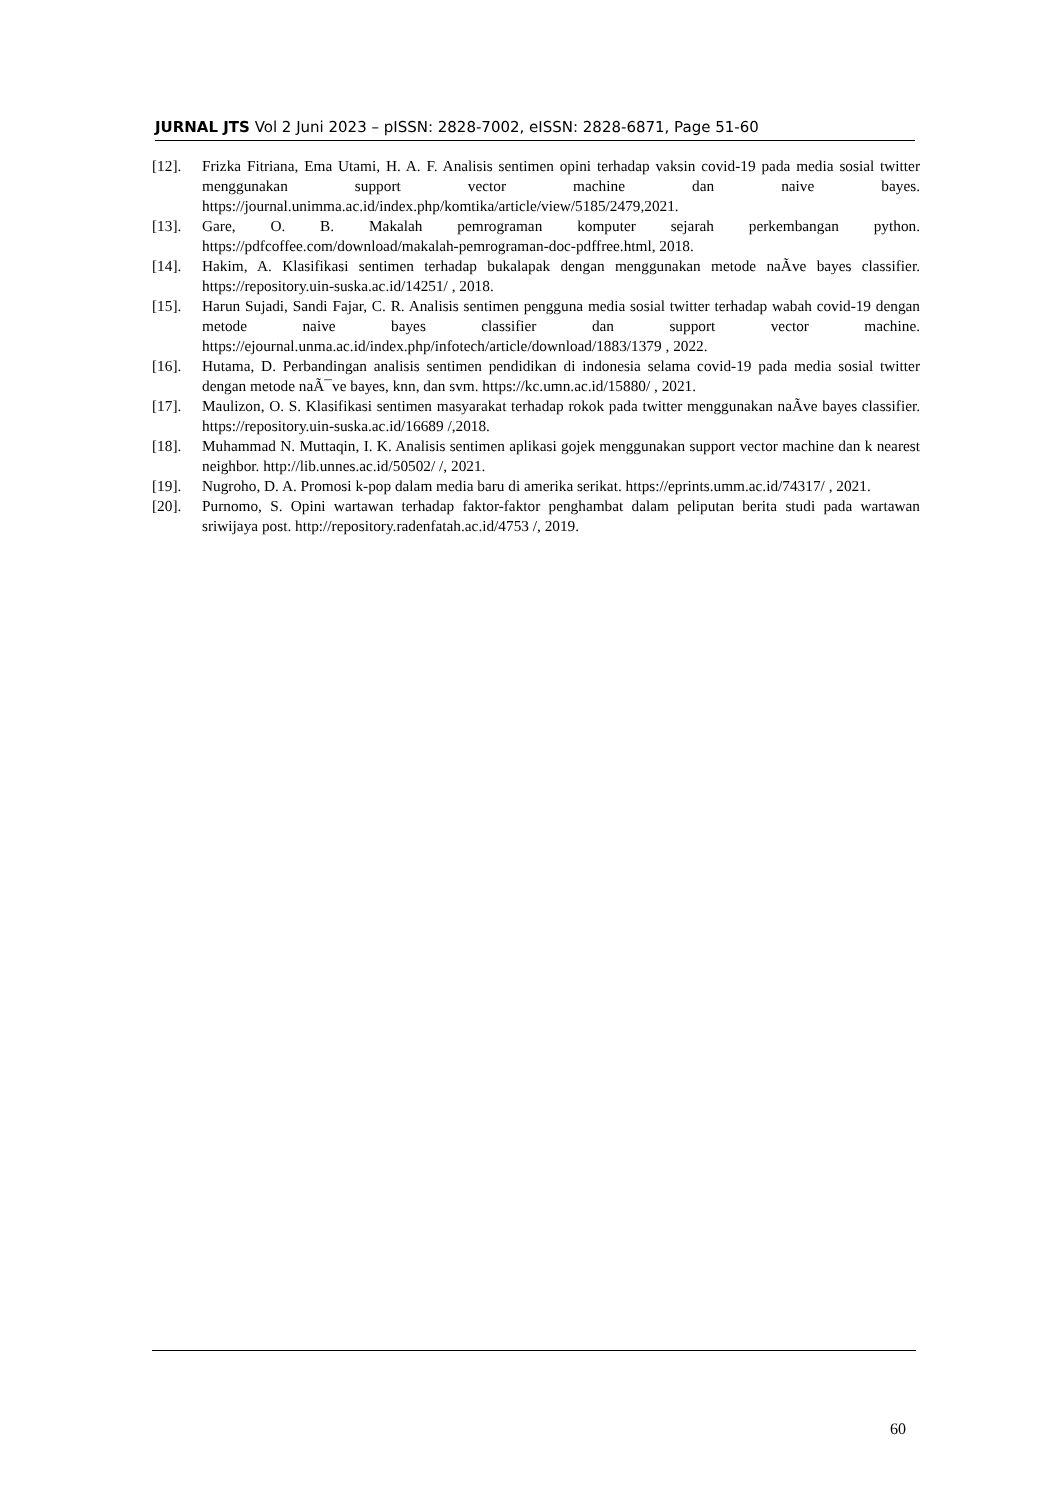JURNAL JTS Vol 2 Juni 2023 – pISSN: 2828-7002, eISSN: 2828-6871, Page 51-60
[12]. Frizka Fitriana, Ema Utami, H. A. F. Analisis sentimen opini terhadap vaksin covid-19 pada media sosial twitter menggunakan support vector machine dan naive bayes. https://journal.unimma.ac.id/index.php/komtika/article/view/5185/2479,2021.
[13]. Gare, O. B. Makalah pemrograman komputer sejarah perkembangan python. https://pdfcoffee.com/download/makalah-pemrograman-doc-pdffree.html, 2018.
[14]. Hakim, A. Klasifikasi sentimen terhadap bukalapak dengan menggunakan metode naÃve bayes classifier. https://repository.uin-suska.ac.id/14251/ , 2018.
[15]. Harun Sujadi, Sandi Fajar, C. R. Analisis sentimen pengguna media sosial twitter terhadap wabah covid-19 dengan metode naive bayes classifier dan support vector machine. https://ejournal.unma.ac.id/index.php/infotech/article/download/1883/1379 , 2022.
[16]. Hutama, D. Perbandingan analisis sentimen pendidikan di indonesia selama covid-19 pada media sosial twitter dengan metode naÃ¯ve bayes, knn, dan svm. https://kc.umn.ac.id/15880/ , 2021.
[17]. Maulizon, O. S. Klasifikasi sentimen masyarakat terhadap rokok pada twitter menggunakan naÃve bayes classifier. https://repository.uin-suska.ac.id/16689 /,2018.
[18]. Muhammad N. Muttaqin, I. K. Analisis sentimen aplikasi gojek menggunakan support vector machine dan k nearest neighbor. http://lib.unnes.ac.id/50502/ /, 2021.
[19]. Nugroho, D. A. Promosi k-pop dalam media baru di amerika serikat. https://eprints.umm.ac.id/74317/ , 2021.
[20]. Purnomo, S. Opini wartawan terhadap faktor-faktor penghambat dalam peliputan berita studi pada wartawan sriwijaya post. http://repository.radenfatah.ac.id/4753 /, 2019.
60